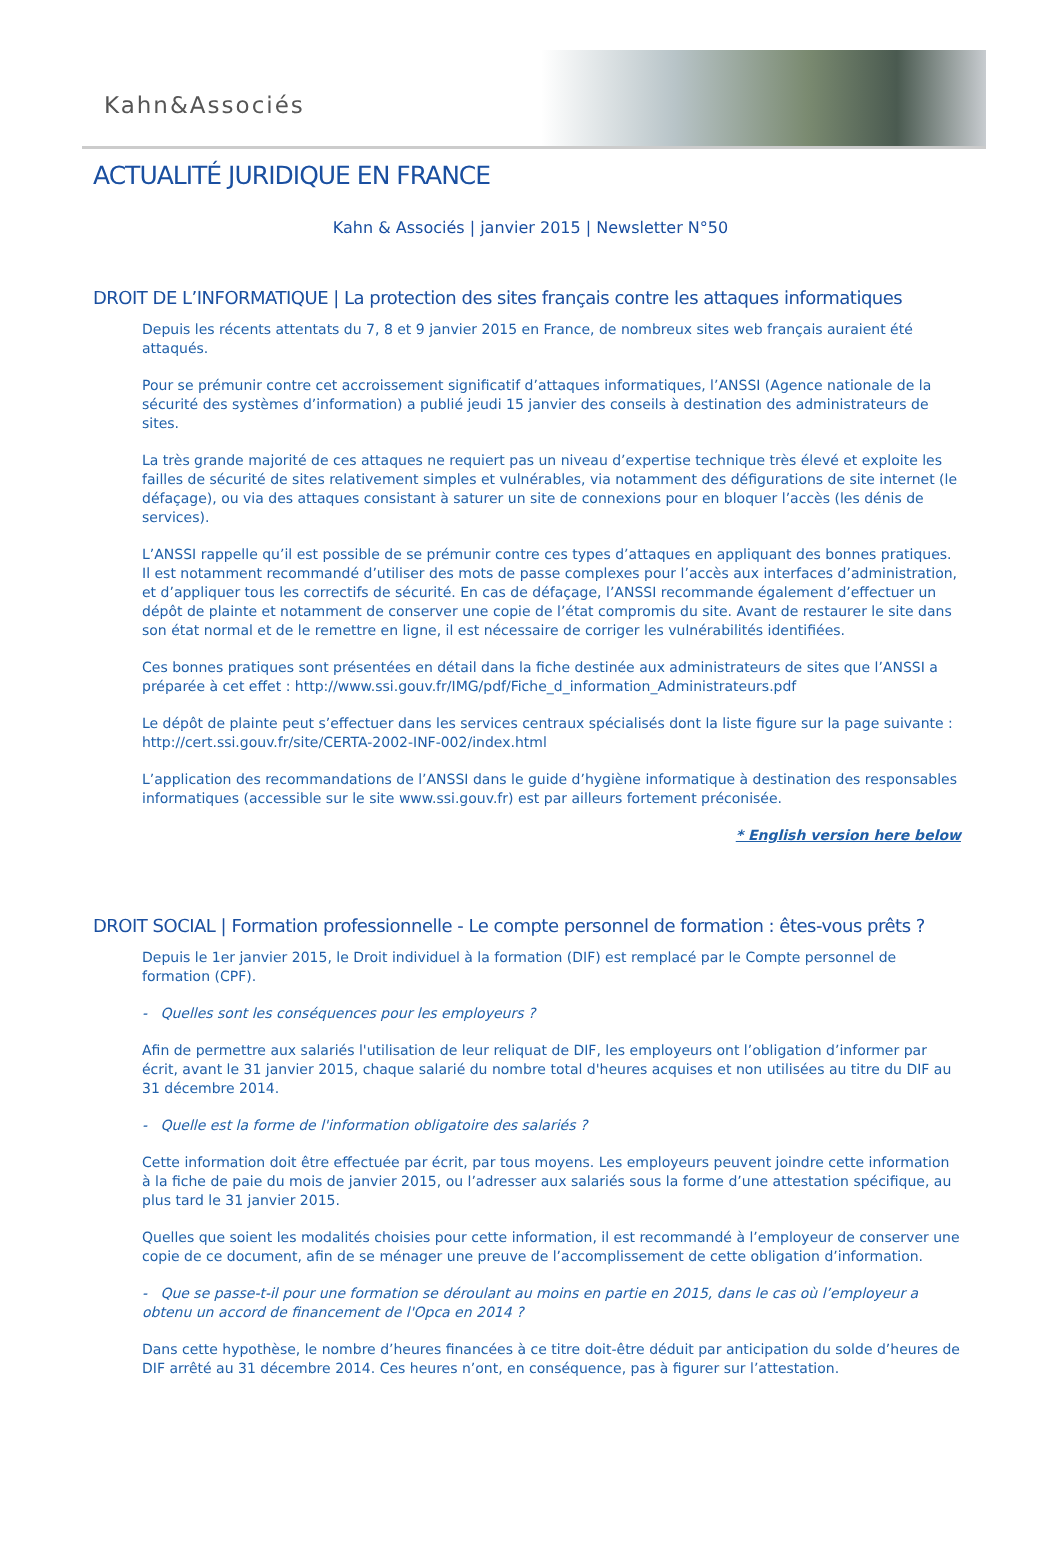Kahn&Associés
ACTUALITÉ JURIDIQUE EN FRANCE
Kahn & Associés | janvier 2015 | Newsletter N°50
DROIT DE L’INFORMATIQUE | La protection des sites français contre les attaques informatiques
Depuis les récents attentats du 7, 8 et 9 janvier 2015 en France, de nombreux sites web français auraient été attaqués.
Pour se prémunir contre cet accroissement significatif d’attaques informatiques, l’ANSSI (Agence nationale de la sécurité des systèmes d’information) a publié jeudi 15 janvier des conseils à destination des administrateurs de sites.
La très grande majorité de ces attaques ne requiert pas un niveau d’expertise technique très élevé et exploite les failles de sécurité de sites relativement simples et vulnérables, via notamment des défigurations de site internet (le défaçage), ou via des attaques consistant à saturer un site de connexions pour en bloquer l’accès (les dénis de services).
L’ANSSI rappelle qu’il est possible de se prémunir contre ces types d’attaques en appliquant des bonnes pratiques. Il est notamment recommandé d’utiliser des mots de passe complexes pour l’accès aux interfaces d’administration, et d’appliquer tous les correctifs de sécurité. En cas de défaçage, l’ANSSI recommande également d’effectuer un dépôt de plainte et notamment de conserver une copie de l’état compromis du site. Avant de restaurer le site dans son état normal et de le remettre en ligne, il est nécessaire de corriger les vulnérabilités identifiées.
Ces bonnes pratiques sont présentées en détail dans la fiche destinée aux administrateurs de sites que l’ANSSI a préparée à cet effet : http://www.ssi.gouv.fr/IMG/pdf/Fiche_d_information_Administrateurs.pdf
Le dépôt de plainte peut s’effectuer dans les services centraux spécialisés dont la liste figure sur la page suivante : http://cert.ssi.gouv.fr/site/CERTA-2002-INF-002/index.html
L’application des recommandations de l’ANSSI dans le guide d’hygiène informatique à destination des responsables informatiques (accessible sur le site www.ssi.gouv.fr) est par ailleurs fortement préconisée.
* English version here below
DROIT SOCIAL | Formation professionnelle - Le compte personnel de formation : êtes-vous prêts ?
Depuis le 1er janvier 2015, le Droit individuel à la formation (DIF) est remplacé par le Compte personnel de formation (CPF).
- Quelles sont les conséquences pour les employeurs ?
Afin de permettre aux salariés l'utilisation de leur reliquat de DIF, les employeurs ont l’obligation d’informer par écrit, avant le 31 janvier 2015, chaque salarié du nombre total d'heures acquises et non utilisées au titre du DIF au 31 décembre 2014.
- Quelle est la forme de l'information obligatoire des salariés ?
Cette information doit être effectuée par écrit, par tous moyens. Les employeurs peuvent joindre cette information à la fiche de paie du mois de janvier 2015, ou l’adresser aux salariés sous la forme d’une attestation spécifique, au plus tard le 31 janvier 2015.
Quelles que soient les modalités choisies pour cette information, il est recommandé à l’employeur de conserver une copie de ce document, afin de se ménager une preuve de l’accomplissement de cette obligation d’information.
- Que se passe-t-il pour une formation se déroulant au moins en partie en 2015, dans le cas où l’employeur a obtenu un accord de financement de l'Opca en 2014 ?
Dans cette hypothèse, le nombre d’heures financées à ce titre doit-être déduit par anticipation du solde d’heures de DIF arrêté au 31 décembre 2014. Ces heures n’ont, en conséquence, pas à figurer sur l’attestation.